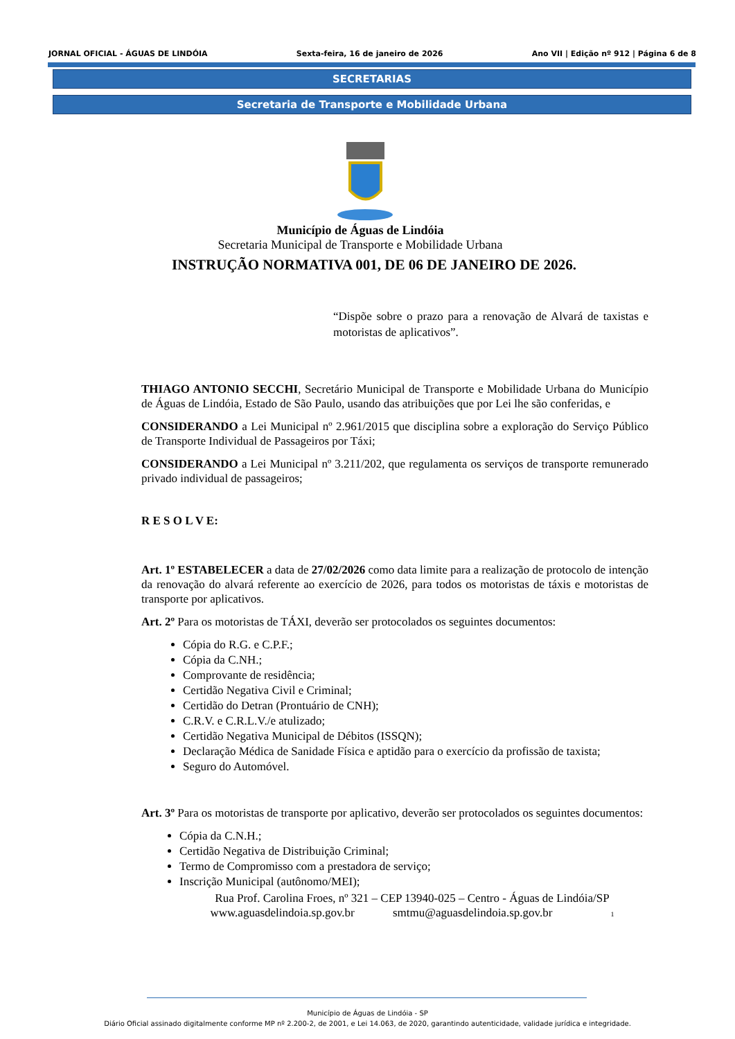JORNAL OFICIAL - ÁGUAS DE LINDÓIA Sexta-feira, 16 de janeiro de 2026 Ano VII | Edição nº 912 | Página 6 de 8
SECRETARIAS
Secretaria de Transporte e Mobilidade Urbana
Município de Águas de Lindóia
Secretaria Municipal de Transporte e Mobilidade Urbana
INSTRUÇÃO NORMATIVA 001, DE 06 DE JANEIRO DE 2026.
“Dispõe sobre o prazo para a renovação de Alvará de taxistas e motoristas de aplicativos”.
THIAGO ANTONIO SECCHI, Secretário Municipal de Transporte e Mobilidade Urbana do Município de Águas de Lindóia, Estado de São Paulo, usando das atribuições que por Lei lhe são conferidas, e
CONSIDERANDO a Lei Municipal nº 2.961/2015 que disciplina sobre a exploração do Serviço Público de Transporte Individual de Passageiros por Táxi;
CONSIDERANDO a Lei Municipal nº 3.211/202, que regulamenta os serviços de transporte remunerado privado individual de passageiros;
R E S O L V E:
Art. 1º ESTABELECER a data de 27/02/2026 como data limite para a realização de protocolo de intenção da renovação do alvará referente ao exercício de 2026, para todos os motoristas de táxis e motoristas de transporte por aplicativos.
Art. 2º Para os motoristas de TÁXI, deverão ser protocolados os seguintes documentos:
Cópia do R.G. e C.P.F.;
Cópia da C.NH.;
Comprovante de residência;
Certidão Negativa Civil e Criminal;
Certidão do Detran (Prontuário de CNH);
C.R.V. e C.R.L.V./e atulizado;
Certidão Negativa Municipal de Débitos (ISSQN);
Declaração Médica de Sanidade Física e aptidão para o exercício da profissão de taxista;
Seguro do Automóvel.
Art. 3º Para os motoristas de transporte por aplicativo, deverão ser protocolados os seguintes documentos:
Cópia da C.N.H.;
Certidão Negativa de Distribuição Criminal;
Termo de Compromisso com a prestadora de serviço;
Inscrição Municipal (autônomo/MEI);
Rua Prof. Carolina Froes, nº 321 – CEP 13940-025 – Centro - Águas de Lindóia/SP
www.aguasdelindoia.sp.gov.br smtmu@aguasdelindoia.sp.gov.br 1
Município de Águas de Lindóia - SP
Diário Oficial assinado digitalmente conforme MP nº 2.200-2, de 2001, e Lei 14.063, de 2020, garantindo autenticidade, validade jurídica e integridade.